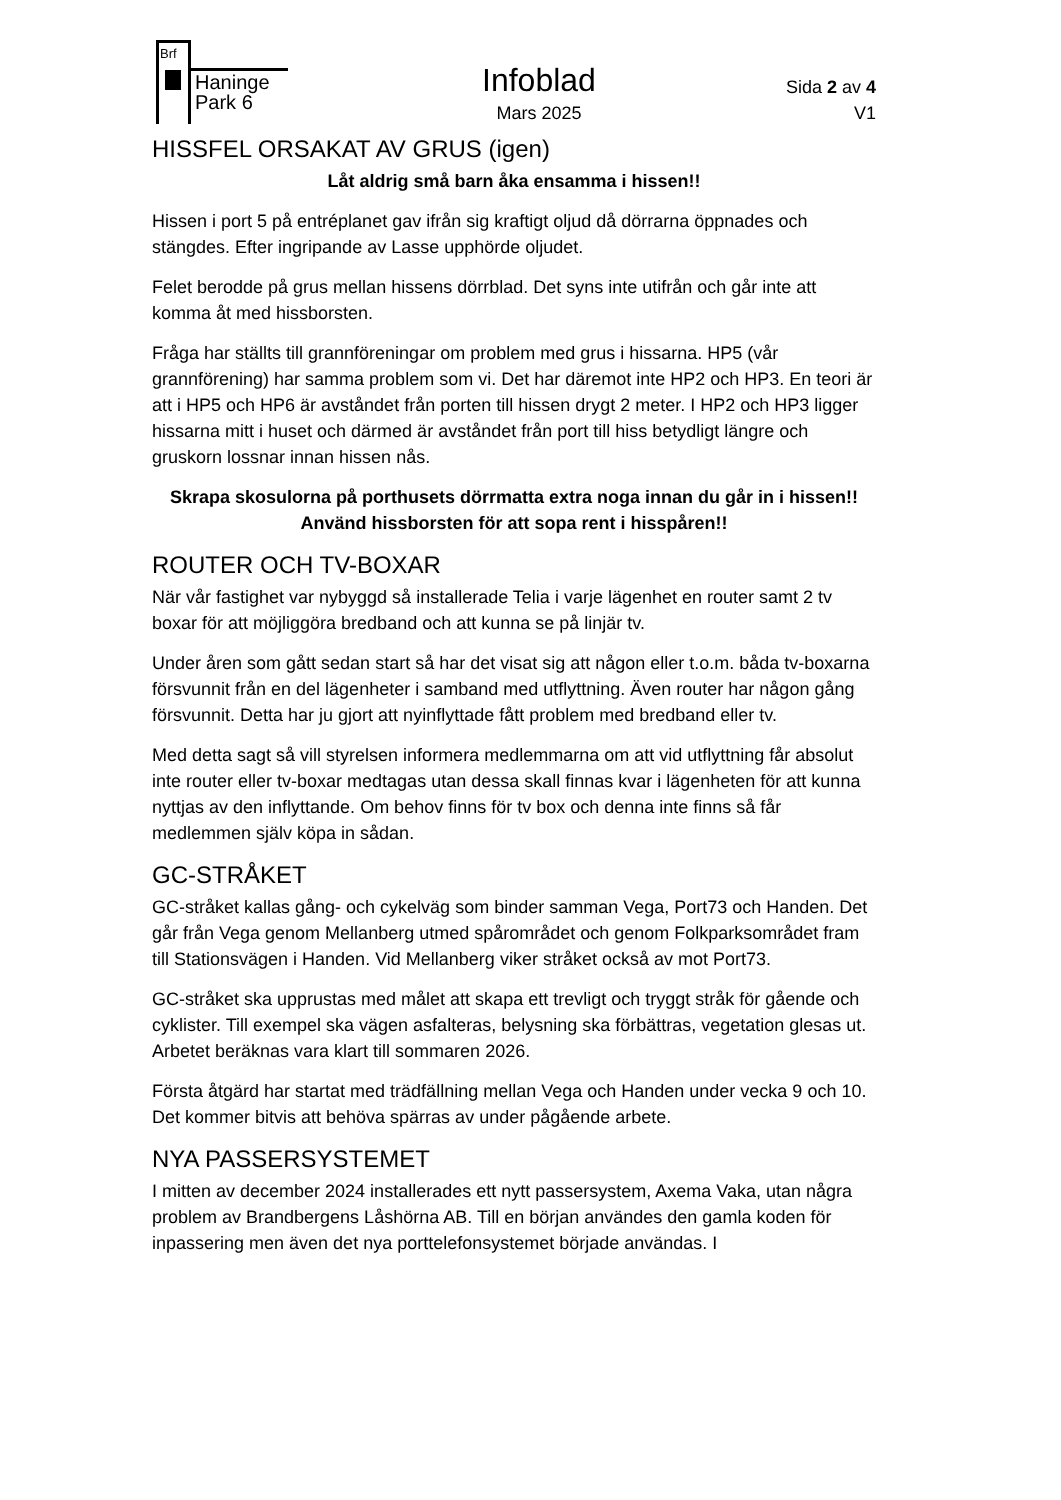Brf
Haninge
Park 6
Infoblad
Mars 2025
Sida 2 av 4
V1
HISSFEL ORSAKAT AV GRUS (igen)
Låt aldrig små barn åka ensamma i hissen!!
Hissen i port 5 på entréplanet gav ifrån sig kraftigt oljud då dörrarna öppnades och stängdes. Efter ingripande av Lasse upphörde oljudet.
Felet berodde på grus mellan hissens dörrblad. Det syns inte utifrån och går inte att komma åt med hissborsten.
Fråga har ställts till grannföreningar om problem med grus i hissarna. HP5 (vår grannförening) har samma problem som vi. Det har däremot inte HP2 och HP3. En teori är att i HP5 och HP6 är avståndet från porten till hissen drygt 2 meter. I HP2 och HP3 ligger hissarna mitt i huset och därmed är avståndet från port till hiss betydligt längre och gruskorn lossnar innan hissen nås.
Skrapa skosulorna på porthusets dörrmatta extra noga innan du går in i hissen!!
Använd hissborsten för att sopa rent i hisspåren!!
ROUTER OCH TV-BOXAR
När vår fastighet var nybyggd så installerade Telia i varje lägenhet en router samt 2 tv boxar för att möjliggöra bredband och att kunna se på linjär tv.
Under åren som gått sedan start så har det visat sig att någon eller t.o.m. båda tv-boxarna försvunnit från en del lägenheter i samband med utflyttning. Även router har någon gång försvunnit. Detta har ju gjort att nyinflyttade fått problem med bredband eller tv.
Med detta sagt så vill styrelsen informera medlemmarna om att vid utflyttning får absolut inte router eller tv-boxar medtagas utan dessa skall finnas kvar i lägenheten för att kunna nyttjas av den inflyttande. Om behov finns för tv box och denna inte finns så får medlemmen själv köpa in sådan.
GC-STRÅKET
GC-stråket kallas gång- och cykelväg som binder samman Vega, Port73 och Handen. Det går från Vega genom Mellanberg utmed spårområdet och genom Folkparksområdet fram till Stationsvägen i Handen. Vid Mellanberg viker stråket också av mot Port73.
GC-stråket ska upprustas med målet att skapa ett trevligt och tryggt stråk för gående och cyklister. Till exempel ska vägen asfalteras, belysning ska förbättras, vegetation glesas ut. Arbetet beräknas vara klart till sommaren 2026.
Första åtgärd har startat med trädfällning mellan Vega och Handen under vecka 9 och 10. Det kommer bitvis att behöva spärras av under pågående arbete.
NYA PASSERSYSTEMET
I mitten av december 2024 installerades ett nytt passersystem, Axema Vaka, utan några problem av Brandbergens Låshörna AB. Till en början användes den gamla koden för inpassering men även det nya porttelefonsystemet började användas. I